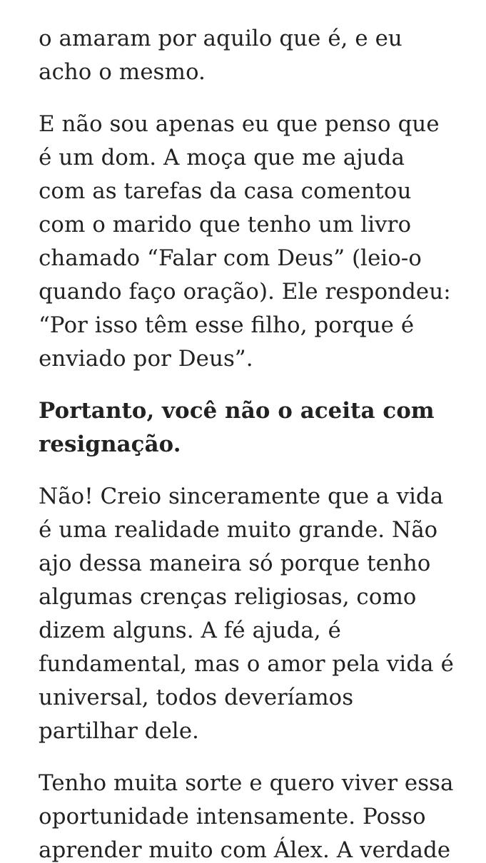o amaram por aquilo que é, e eu acho o mesmo.
E não sou apenas eu que penso que é um dom. A moça que me ajuda com as tarefas da casa comentou com o marido que tenho um livro chamado “Falar com Deus” (leio-o quando faço oração). Ele respondeu: “Por isso têm esse filho, porque é enviado por Deus”.
Portanto, você não o aceita com resignação.
Não! Creio sinceramente que a vida é uma realidade muito grande. Não ajo dessa maneira só porque tenho algumas crenças religiosas, como dizem alguns. A fé ajuda, é fundamental, mas o amor pela vida é universal, todos deveríamos partilhar dele.
Tenho muita sorte e quero viver essa oportunidade intensamente. Posso aprender muito com Álex. A verdade